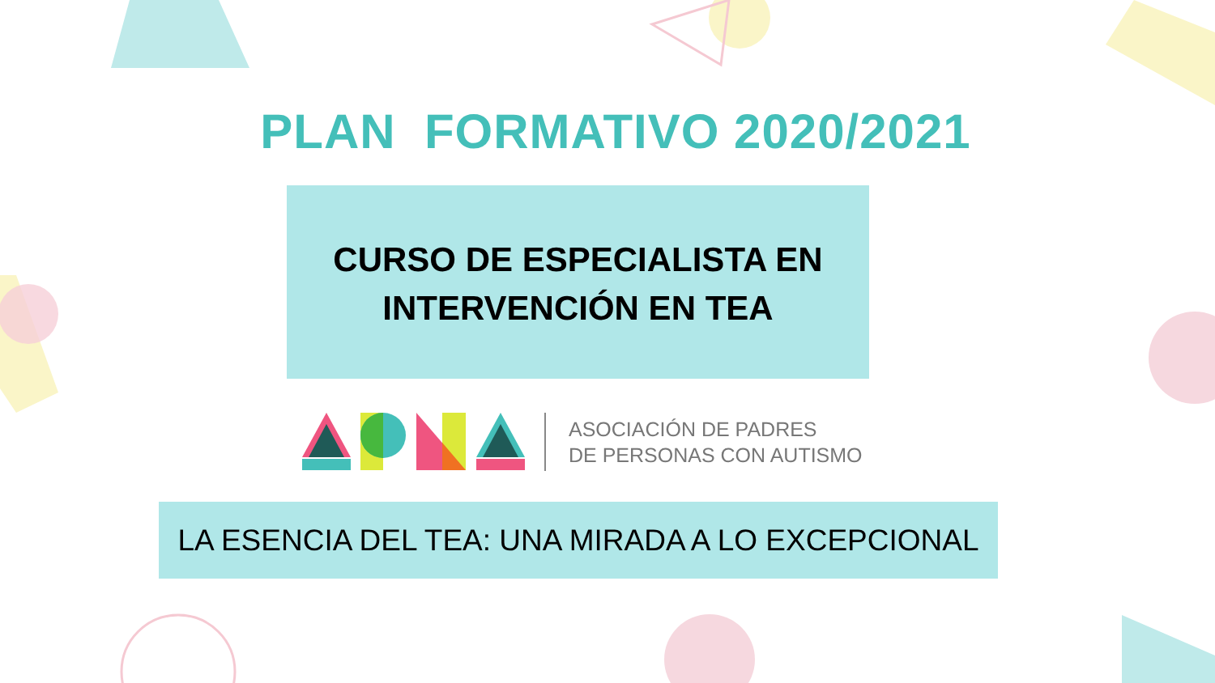PLAN FORMATIVO 2020/2021
CURSO DE ESPECIALISTA EN
INTERVENCIÓN EN TEA
ASOCIACIÓN DE PADRES
DE PERSONAS CON AUTISMO
LA ESENCIA DEL TEA: UNA MIRADA A LO EXCEPCIONAL